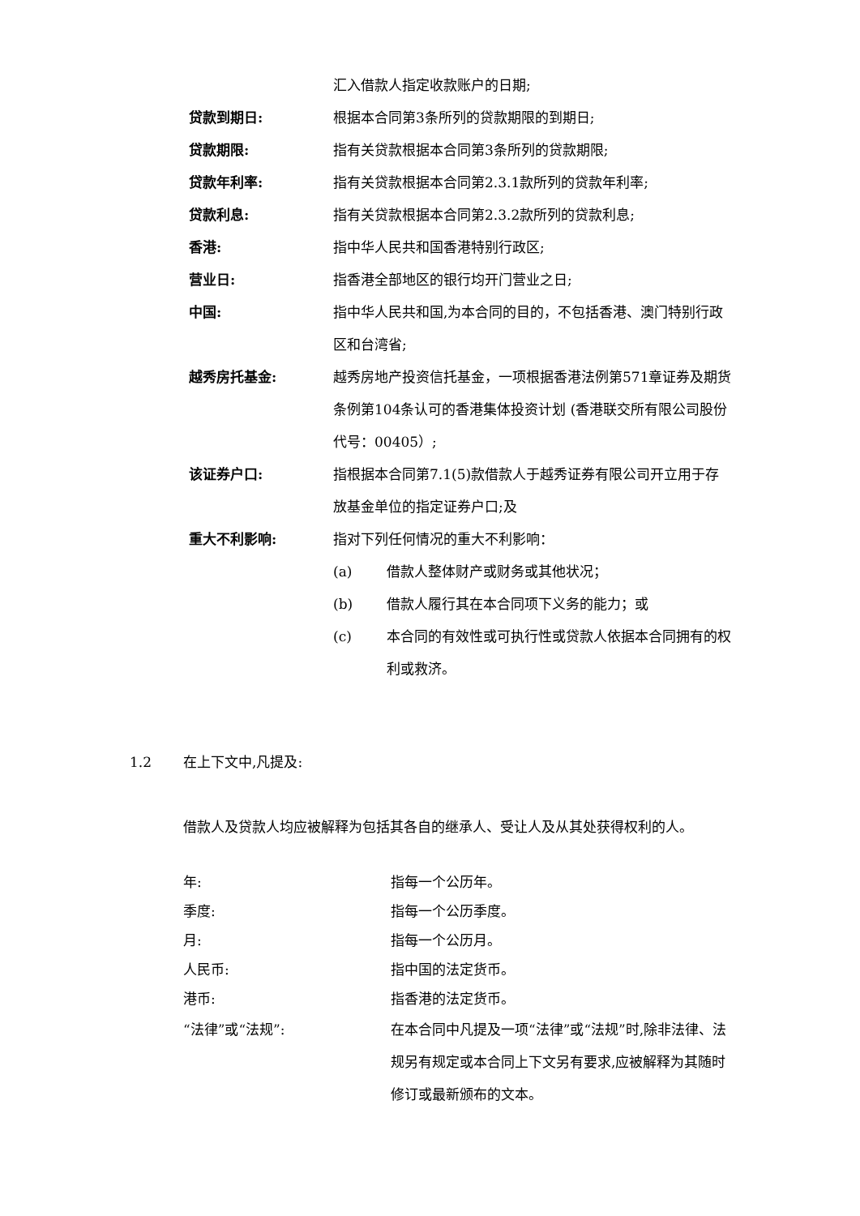汇入借款人指定收款账户的日期;
贷款到期日: 根据本合同第3条所列的贷款期限的到期日;
贷款期限: 指有关贷款根据本合同第3条所列的贷款期限;
贷款年利率: 指有关贷款根据本合同第2.3.1款所列的贷款年利率;
贷款利息: 指有关贷款根据本合同第2.3.2款所列的贷款利息;
香港: 指中华人民共和国香港特别行政区;
营业日: 指香港全部地区的银行均开门营业之日;
中国: 指中华人民共和国,为本合同的目的，不包括香港、澳门特别行政区和台湾省;
越秀房托基金: 越秀房地产投资信托基金，一项根据香港法例第571章证券及期货条例第104条认可的香港集体投资计划 (香港联交所有限公司股份代号：00405）;
该证券户口: 指根据本合同第7.1(5)款借款人于越秀证券有限公司开立用于存放基金单位的指定证券户口;及
重大不利影响: 指对下列任何情况的重大不利影响：
(a) 借款人整体财产或财务或其他状况；
(b) 借款人履行其在本合同项下义务的能力；或
(c) 本合同的有效性或可执行性或贷款人依据本合同拥有的权利或救济。
1.2 在上下文中,凡提及:
借款人及贷款人均应被解释为包括其各自的继承人、受让人及从其处获得权利的人。
年: 指每一个公历年。
季度: 指每一个公历季度。
月: 指每一个公历月。
人民币: 指中国的法定货币。
港币: 指香港的法定货币。
“法律”或“法规”: 在本合同中凡提及一项“法律”或“法规”时,除非法律、法规另有规定或本合同上下文另有要求,应被解释为其随时修订或最新颁布的文本。